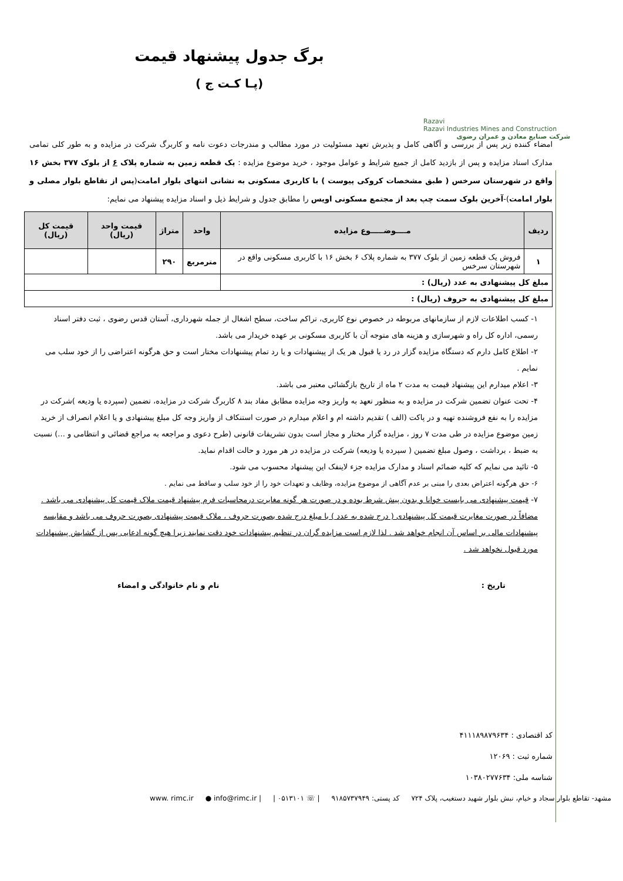Razavi
Razavi Industries Mines and Construction
شرکت صنایع معادن و عمران رضوی
برگ جدول پیشنهاد قیمت
(پـا کـت ج )
امضاء کننده زیر پس از بررسی و آگاهی کامل و پذیرش تعهد مسئولیت در مورد مطالب و مندرجات دعوت نامه و کاربرگ شرکت در مزایده و به طور کلی تمامی مدارک اسناد مزایده و پس از بازدید کامل از جمیع شرایط و عوامل موجود ، خرید موضوع مزایده : یک قطعه زمین به شماره پلاک ۶ از بلوک ۳۷۷ بخش ۱۶ واقع در شهرستان سرخس ( طبق مشخصات کروکی پیوست ) با کاربری مسکونی به نشانی انتهای بلوار امامت(پس از تقاطع بلوار مصلی و بلوار امامت)-آخرین بلوک سمت چپ بعد از مجتمع مسکونی اویس را مطابق جدول و شرایط ذیل و اسناد مزایده پیشنهاد می نمایم:
| ردیف | مــــوضـــــوع مزایده | واحد | متراژ | قیمت واحد (ریال) | قیمت کل (ریال) |
| --- | --- | --- | --- | --- | --- |
| ۱ | فروش یک قطعه زمین از بلوک ۳۷۷ به شماره پلاک ۶ بخش ۱۶ با کاربری مسکونی واقع در شهرستان سرخس | مترمربع | ۲۹۰ | | |
| مبلغ کل پیشنهادی به عدد (ریال) : | | | | | |
| مبلغ کل پیشنهادی به حروف (ریال) : | | | | | |
۱- کسب اطلاعات لازم از سازمانهای مربوطه در خصوص نوع کاربری، تراکم ساخت، سطح اشغال از جمله شهرداری، آستان قدس رضوی ، ثبت دفتر اسناد رسمی، اداره کل راه و شهرسازی و هزینه های متوجه آن با کاربری مسکونی بر عهده خریدار می باشد.
۲- اطلاع کامل دارم که دستگاه مزایده گزار در رد یا قبول هر یک از پیشنهادات و یا رد تمام پیشنهادات مختار است و حق هرگونه اعتراضی را از خود سلب می نمایم .
۳- اعلام میدارم این پیشنهاد قیمت به مدت ۲ ماه از تاریخ بازگشائی معتبر می باشد.
۴- تحت عنوان تضمین شرکت در مزایده و به منظور تعهد به واریز وجه مزایده مطابق مفاد بند ۸ کاربرگ شرکت در مزایده، تضمین (سپرده یا ودیعه )شرکت در مزایده را به نفع فروشنده تهیه و در پاکت (الف ) تقدیم داشته ام و اعلام میدارم در صورت استنکاف از واریز وجه کل مبلغ پیشنهادی و یا اعلام انصراف از خرید زمین موضوع مزایده در طی مدت ۷ روز ، مزایده گزار مختار و مجاز است بدون تشریفات قانونی (طرح دعوی و مراجعه به مراجع قضائی و انتظامی و ...) نسبت به ضبط ، برداشت ، وصول مبلغ تضمین ( سپرده یا ودیعه) شرکت در مزایده در هر مورد و حالت اقدام نماید.
۵- تائید می نمایم که کلیه ضمائم اسناد و مدارک مزایده جزء لاینفک این پیشنهاد محسوب می شود.
۶- حق هرگونه اعتراض بعدی را مبنی بر عدم آگاهی از موضوع مزایده، وظایف و تعهدات خود را از خود سلب و ساقط می نمایم .
۷- قیمت پیشنهادی می بایست خوانا و بدون پیش شرط بوده و در صورت هر گونه مغایرت درمحاسبات فرم پیشنهاد قیمت ملاک قیمت کل پیشنهادی می باشد . مضافاً در صورت مغایرت قیمت کل پیشنهادی ( درج شده به عدد ) با مبلغ درج شده بصورت حروف ، ملاک قیمت پیشنهادی بصورت حروف می باشد و مقایسه پیشنهادات مالی بر اساس آن انجام خواهد شد . لذا لازم است مزایده گران در تنظیم پیشنهادات خود دقت نمایند زیرا هیچ گونه ادعایی پس از گشایش پیشنهادات مورد قبول نخواهد شد .
تاریخ : نام و نام خانوادگی و امضاء
کد اقتصادی : ۴۱۱۱۸۹۸۷۹۶۳۴
شماره ثبت : ۱۲۰۶۹
شناسه ملی: ۱۰۳۸۰۲۷۷۶۳۴
مشهد- تقاطع بلوار سجاد و خیام، نبش بلوار شهید دستغیب، پلاک ۷۲۴ کد پستی: ۹۱۸۵۷۳۷۹۴۹ | ☏ ۰۵۱۳۱۰۱ | ● info@rimc.ir | www. rimc.ir